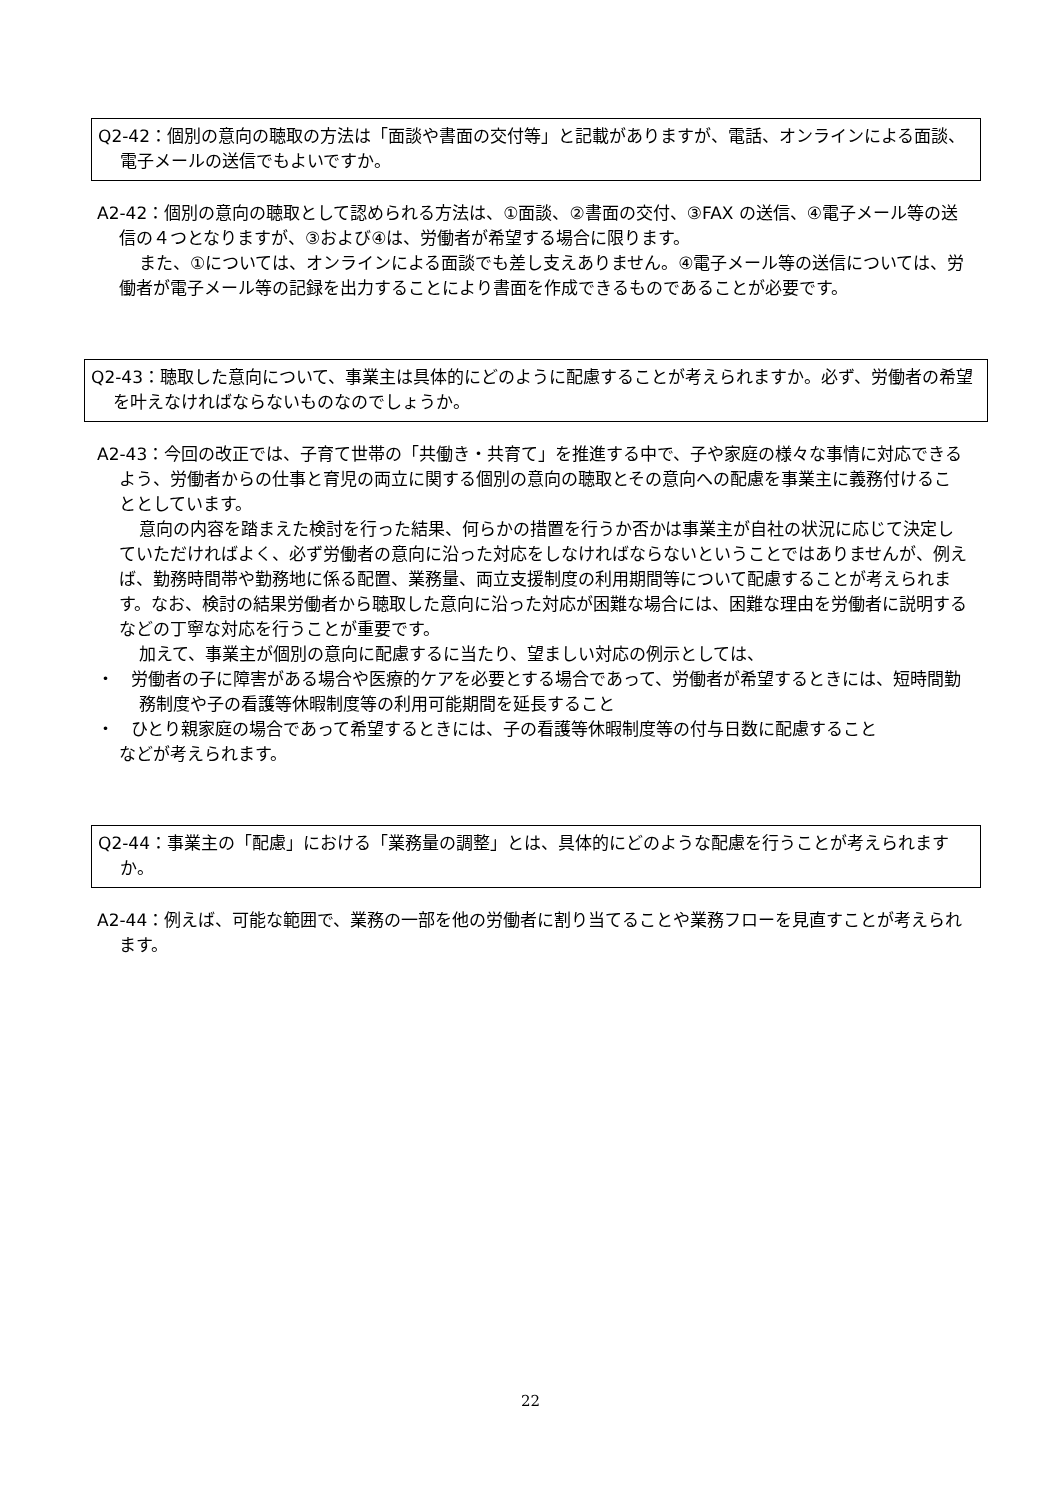Q2-42：個別の意向の聴取の方法は「面談や書面の交付等」と記載がありますが、電話、オンラインによる面談、電子メールの送信でもよいですか。
A2-42：個別の意向の聴取として認められる方法は、①面談、②書面の交付、③FAX の送信、④電子メール等の送信の４つとなりますが、③および④は、労働者が希望する場合に限ります。
また、①については、オンラインによる面談でも差し支えありません。④電子メール等の送信については、労働者が電子メール等の記録を出力することにより書面を作成できるものであることが必要です。
Q2-43：聴取した意向について、事業主は具体的にどのように配慮することが考えられますか。必ず、労働者の希望を叶えなければならないものなのでしょうか。
A2-43：今回の改正では、子育て世帯の「共働き・共育て」を推進する中で、子や家庭の様々な事情に対応できるよう、労働者からの仕事と育児の両立に関する個別の意向の聴取とその意向への配慮を事業主に義務付けることとしています。
意向の内容を踏まえた検討を行った結果、何らかの措置を行うか否かは事業主が自社の状況に応じて決定していただければよく、必ず労働者の意向に沿った対応をしなければならないということではありませんが、例えば、勤務時間帯や勤務地に係る配置、業務量、両立支援制度の利用期間等について配慮することが考えられます。なお、検討の結果労働者から聴取した意向に沿った対応が困難な場合には、困難な理由を労働者に説明するなどの丁寧な対応を行うことが重要です。
加えて、事業主が個別の意向に配慮するに当たり、望ましい対応の例示としては、
・　労働者の子に障害がある場合や医療的ケアを必要とする場合であって、労働者が希望するときには、短時間勤務制度や子の看護等休暇制度等の利用可能期間を延長すること
・　ひとり親家庭の場合であって希望するときには、子の看護等休暇制度等の付与日数に配慮すること
などが考えられます。
Q2-44：事業主の「配慮」における「業務量の調整」とは、具体的にどのような配慮を行うことが考えられますか。
A2-44：例えば、可能な範囲で、業務の一部を他の労働者に割り当てることや業務フローを見直すことが考えられます。
22